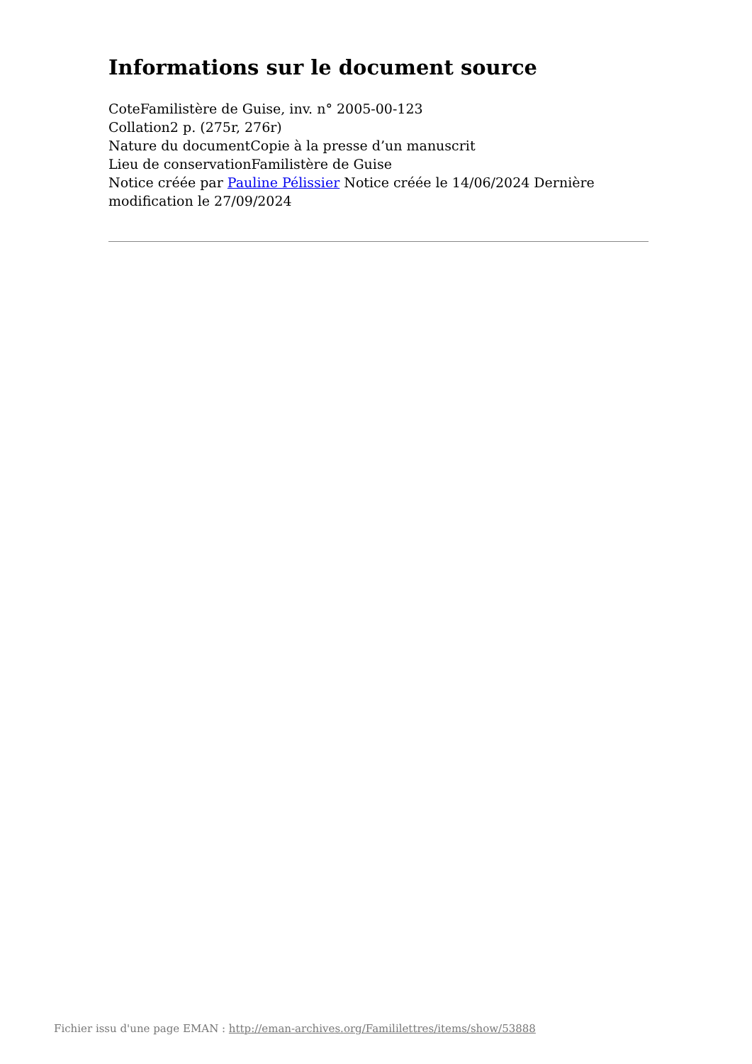Informations sur le document source
CoteFamilistère de Guise, inv. n° 2005-00-123
Collation2 p. (275r, 276r)
Nature du documentCopie à la presse d’un manuscrit
Lieu de conservationFamilistère de Guise
Notice créée par Pauline Pélissier Notice créée le 14/06/2024 Dernière modification le 27/09/2024
Fichier issu d'une page EMAN : http://eman-archives.org/Famililettres/items/show/53888